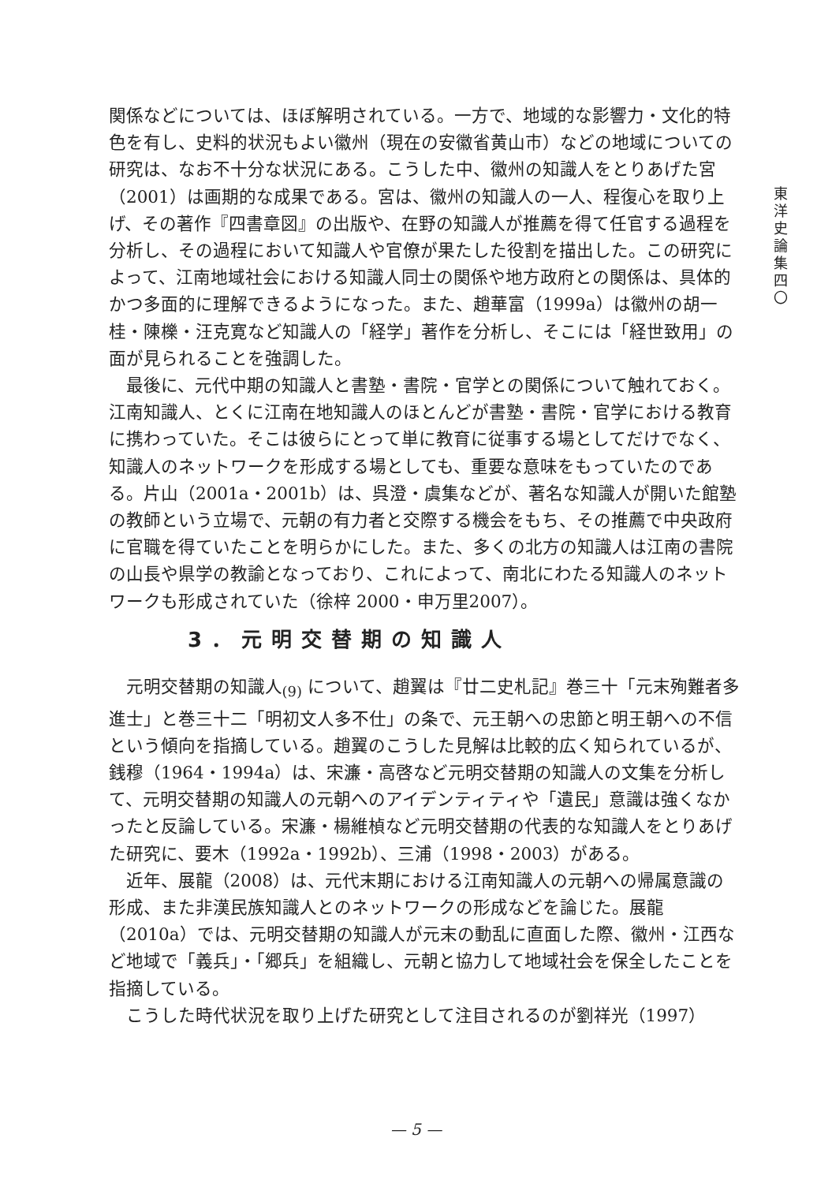東
洋
史
論
集
四
〇
関係などについては、ほぼ解明されている。一方で、地域的な影響力・文化的特色を有し、史料的状況もよい徽州（現在の安徽省黄山市）などの地域についての研究は、なお不十分な状況にある。こうした中、徽州の知識人をとりあげた宮（2001）は画期的な成果である。宮は、徽州の知識人の一人、程復心を取り上げ、その著作『四書章図』の出版や、在野の知識人が推薦を得て任官する過程を分析し、その過程において知識人や官僚が果たした役割を描出した。この研究によって、江南地域社会における知識人同士の関係や地方政府との関係は、具体的かつ多面的に理解できるようになった。また、趙華富（1999a）は徽州の胡一桂・陳櫟・汪克寛など知識人の「経学」著作を分析し、そこには「経世致用」の面が見られることを強調した。
最後に、元代中期の知識人と書塾・書院・官学との関係について触れておく。江南知識人、とくに江南在地知識人のほとんどが書塾・書院・官学における教育に携わっていた。そこは彼らにとって単に教育に従事する場としてだけでなく、知識人のネットワークを形成する場としても、重要な意味をもっていたのである。片山（2001a・2001b）は、呉澄・虞集などが、著名な知識人が開いた館塾の教師という立場で、元朝の有力者と交際する機会をもち、その推薦で中央政府に官職を得ていたことを明らかにした。また、多くの北方の知識人は江南の書院の山長や県学の教諭となっており、これによって、南北にわたる知識人のネットワークも形成されていた（徐梓 2000・申万里2007）。
3．元明交替期の知識人
元明交替期の知識人<sub>(9)</sub> について、趙翼は『廿二史札記』巻三十「元末殉難者多進士」と巻三十二「明初文人多不仕」の条で、元王朝への忠節と明王朝への不信という傾向を指摘している。趙翼のこうした見解は比較的広く知られているが、銭穆（1964・1994a）は、宋濂・高啓など元明交替期の知識人の文集を分析して、元明交替期の知識人の元朝へのアイデンティティや「遺民」意識は強くなかったと反論している。宋濂・楊維楨など元明交替期の代表的な知識人をとりあげた研究に、要木（1992a・1992b）、三浦（1998・2003）がある。
近年、展龍（2008）は、元代末期における江南知識人の元朝への帰属意識の形成、また非漢民族知識人とのネットワークの形成などを論じた。展龍（2010a）では、元明交替期の知識人が元末の動乱に直面した際、徽州・江西など地域で「義兵」・「郷兵」を組織し、元朝と協力して地域社会を保全したことを指摘している。
こうした時代状況を取り上げた研究として注目されるのが劉祥光（1997）
— 5 —